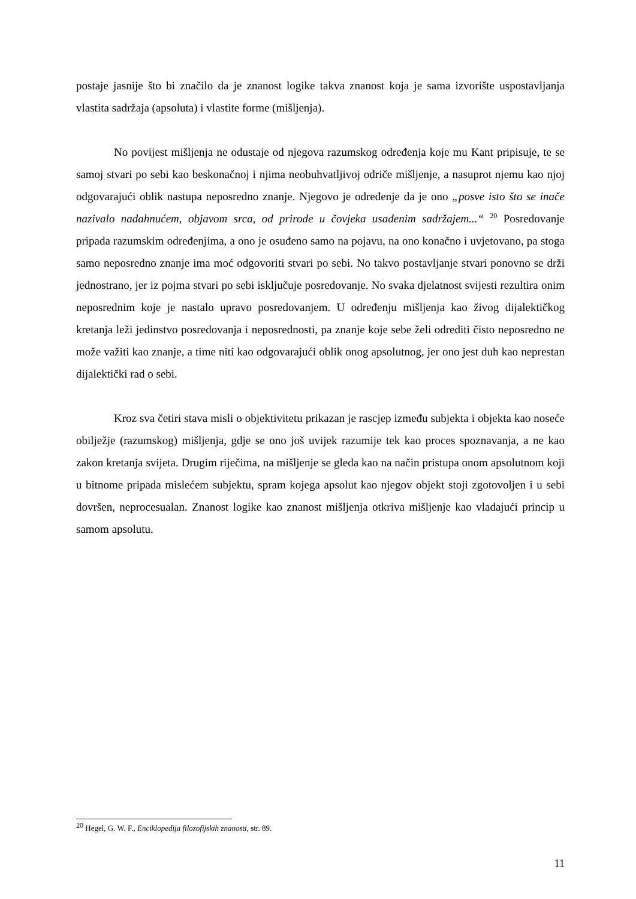postaje jasnije što bi značilo da je znanost logike takva znanost koja je sama izvorište uspostavljanja vlastita sadržaja (apsoluta) i vlastite forme (mišljenja).
No povijest mišljenja ne odustaje od njegova razumskog određenja koje mu Kant pripisuje, te se samoj stvari po sebi kao beskonačnoj i njima neobuhvatljivoj odriče mišljenje, a nasuprot njemu kao njoj odgovarajući oblik nastupa neposredno znanje. Njegovo je određenje da je ono „posve isto što se inače nazivalo nadahnućem, objavom srca, od prirode u čovjeka usađenim sadržajem...“ <sup>20</sup> Posredovanje pripada razumskim određenjima, a ono je osuđeno samo na pojavu, na ono konačno i uvjetovano, pa stoga samo neposredno znanje ima moć odgovoriti stvari po sebi. No takvo postavljanje stvari ponovno se drži jednostrano, jer iz pojma stvari po sebi isključuje posredovanje. No svaka djelatnost svijesti rezultira onim neposrednim koje je nastalo upravo posredovanjem. U određenju mišljenja kao živog dijalektičkog kretanja leži jedinstvo posredovanja i neposrednosti, pa znanje koje sebe želi odrediti čisto neposredno ne može važiti kao znanje, a time niti kao odgovarajući oblik onog apsolutnog, jer ono jest duh kao neprestan dijalektički rad o sebi.
Kroz sva četiri stava misli o objektivitetu prikazan je rascjep između subjekta i objekta kao noseće obilježje (razumskog) mišljenja, gdje se ono još uvijek razumije tek kao proces spoznavanja, a ne kao zakon kretanja svijeta. Drugim riječima, na mišljenje se gleda kao na način pristupa onom apsolutnom koji u bitnome pripada mislećem subjektu, spram kojega apsolut kao njegov objekt stoji zgotovoljen i u sebi dovršen, neprocesualan. Znanost logike kao znanost mišljenja otkriva mišljenje kao vladajući princip u samom apsolutu.
<sup>20</sup> Hegel, G. W. F., Enciklopedija filozofijskih znanosti, str. 89.
11